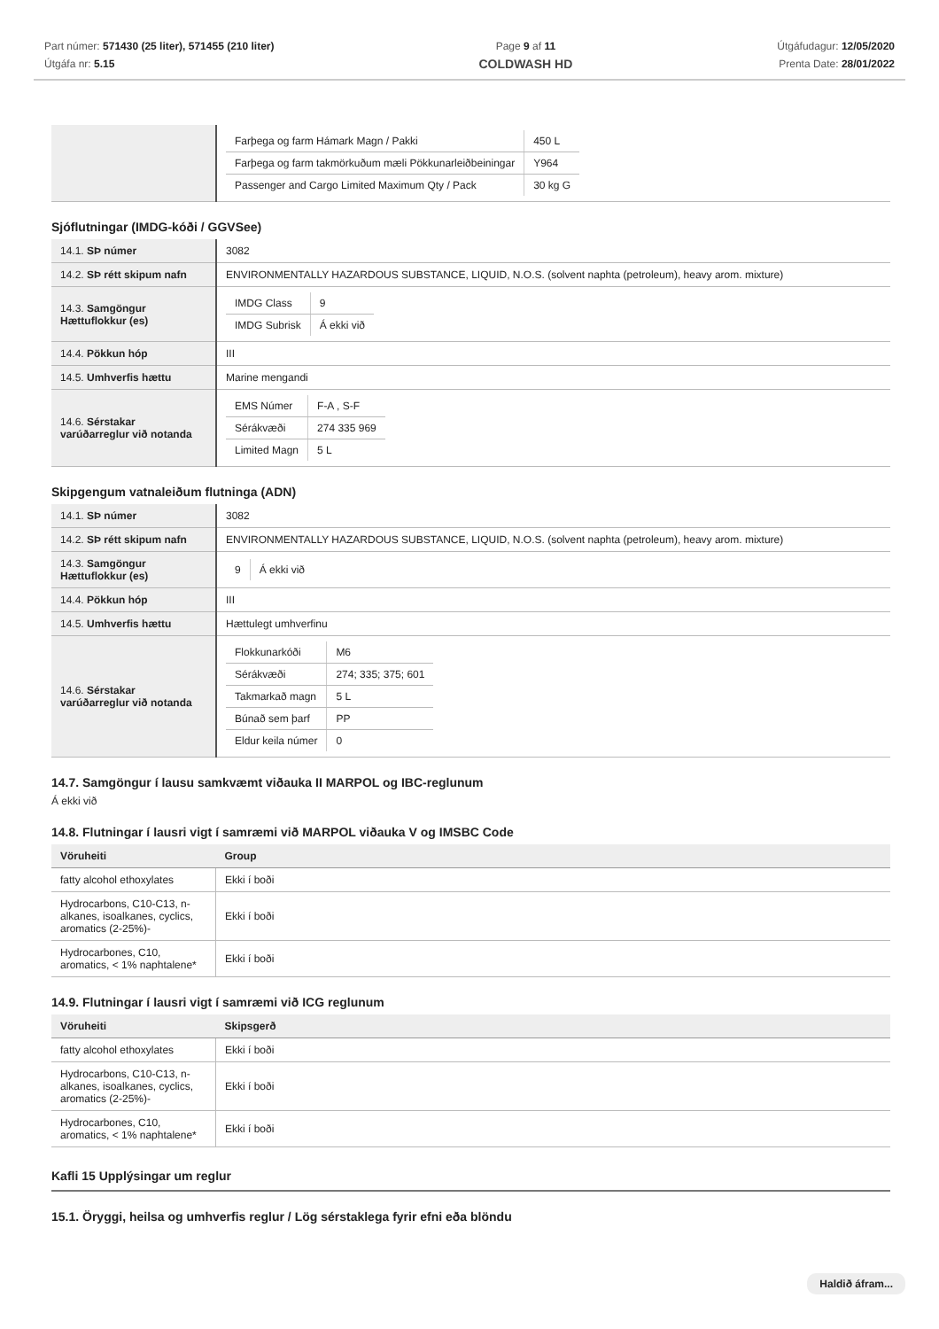Part númer: 571430 (25 liter), 571455 (210 liter)
Útgáfa nr: 5.15
Page 9 af 11
COLDWASH HD
Útgáfudagur: 12/05/2020
Prenta Date: 28/01/2022
| | / Farþega og farm Hámark Magn / Pakki / 450 L / / Farþega og farm takmörkuðum mæli Pökkunarleiðbeiningar / Y964 / / Passenger and Cargo Limited Maximum Qty / Pack / 30 kg G / |
Sjóflutningar (IMDG-kóði / GGVSee)
| 14.1. SÞ númer | 3082 |
| 14.2. SÞ rétt skipum nafn | ENVIRONMENTALLY HAZARDOUS SUBSTANCE, LIQUID, N.O.S. (solvent naphta (petroleum), heavy arom. mixture) |
| 14.3. Samgöngur Hættuflokkur (es) | / IMDG Class / 9 / / IMDG Subrisk / Á ekki við / |
| 14.4. Pökkun hóp | III |
| 14.5. Umhverfis hættu | Marine mengandi |
| 14.6. Sérstakar varúðarreglur við notanda | / EMS Númer / F-A , S-F / / Sérákvæði / 274 335 969 / / Limited Magn / 5 L / |
Skipgengum vatnaleiðum flutninga (ADN)
| 14.1. SÞ númer | 3082 |
| 14.2. SÞ rétt skipum nafn | ENVIRONMENTALLY HAZARDOUS SUBSTANCE, LIQUID, N.O.S. (solvent naphta (petroleum), heavy arom. mixture) |
| 14.3. Samgöngur Hættuflokkur (es) | / 9 / Á ekki við / |
| 14.4. Pökkun hóp | III |
| 14.5. Umhverfis hættu | Hættulegt umhverfinu |
| 14.6. Sérstakar varúðarreglur við notanda | / Flokkunarkóði / M6 / / Sérákvæði / 274; 335; 375; 601 / / Takmarkað magn / 5 L / / Búnað sem þarf / PP / / Eldur keila númer / 0 / |
14.7. Samgöngur í lausu samkvæmt viðauka II MARPOL og IBC-reglunum
Á ekki við
14.8. Flutningar í lausri vigt í samræmi við MARPOL viðauka V og IMSBC Code
| Vöruheiti | Group |
| --- | --- |
| fatty alcohol ethoxylates | Ekki í boði |
| Hydrocarbons, C10-C13, n-alkanes, isoalkanes, cyclics, aromatics (2-25%)- | Ekki í boði |
| Hydrocarbones, C10, aromatics, < 1% naphtalene* | Ekki í boði |
14.9. Flutningar í lausri vigt í samræmi við ICG reglunum
| Vöruheiti | Skipsgerð |
| --- | --- |
| fatty alcohol ethoxylates | Ekki í boði |
| Hydrocarbons, C10-C13, n-alkanes, isoalkanes, cyclics, aromatics (2-25%)- | Ekki í boði |
| Hydrocarbones, C10, aromatics, < 1% naphtalene* | Ekki í boði |
Kafli 15 Upplýsingar um reglur
15.1. Öryggi, heilsa og umhverfis reglur / Lög sérstaklega fyrir efni eða blöndu
Haldið áfram...